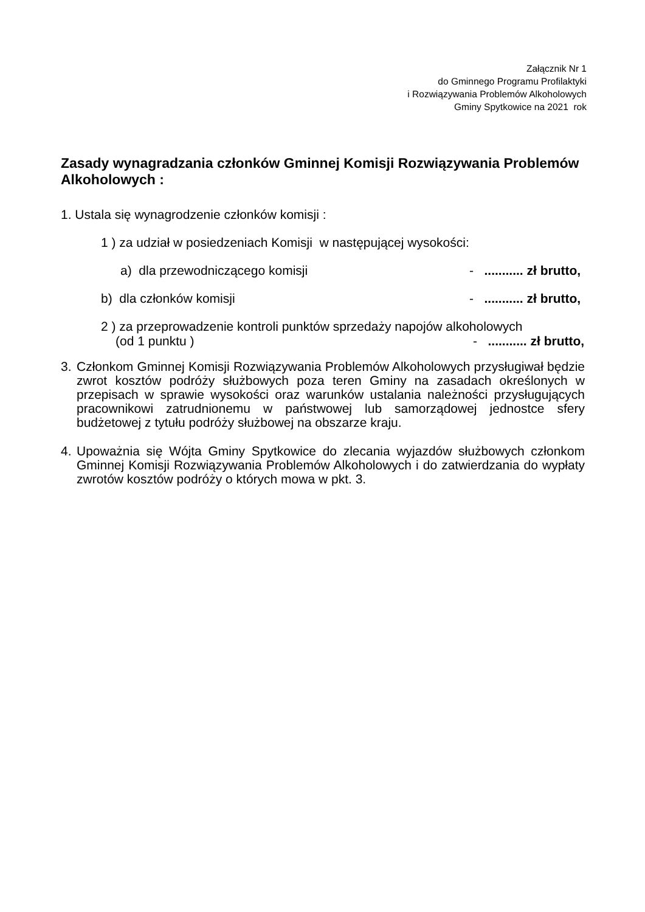Załącznik Nr 1
do Gminnego Programu Profilaktyki
i Rozwiązywania Problemów Alkoholowych
Gminy Spytkowice na 2021 rok
Zasady wynagradzania członków Gminnej Komisji Rozwiązywania Problemów Alkoholowych :
1. Ustala się wynagrodzenie członków komisji :
1 ) za udział w posiedzeniach Komisji w następującej wysokości:
a) dla przewodniczącego komisji - ........... zł brutto,
b) dla członków komisji - ........... zł brutto,
2 ) za przeprowadzenie kontroli punktów sprzedaży napojów alkoholowych
(od 1 punktu ) - ........... zł brutto,
3. Członkom Gminnej Komisji Rozwiązywania Problemów Alkoholowych przysługiwał będzie zwrot kosztów podróży służbowych poza teren Gminy na zasadach określonych w przepisach w sprawie wysokości oraz warunków ustalania należności przysługujących pracownikowi zatrudnionemu w państwowej lub samorządowej jednostce sfery budżetowej z tytułu podróży służbowej na obszarze kraju.
4. Upoważnia się Wójta Gminy Spytkowice do zlecania wyjazdów służbowych członkom Gminnej Komisji Rozwiązywania Problemów Alkoholowych i do zatwierdzania do wypłaty zwrotów kosztów podróży o których mowa w pkt. 3.